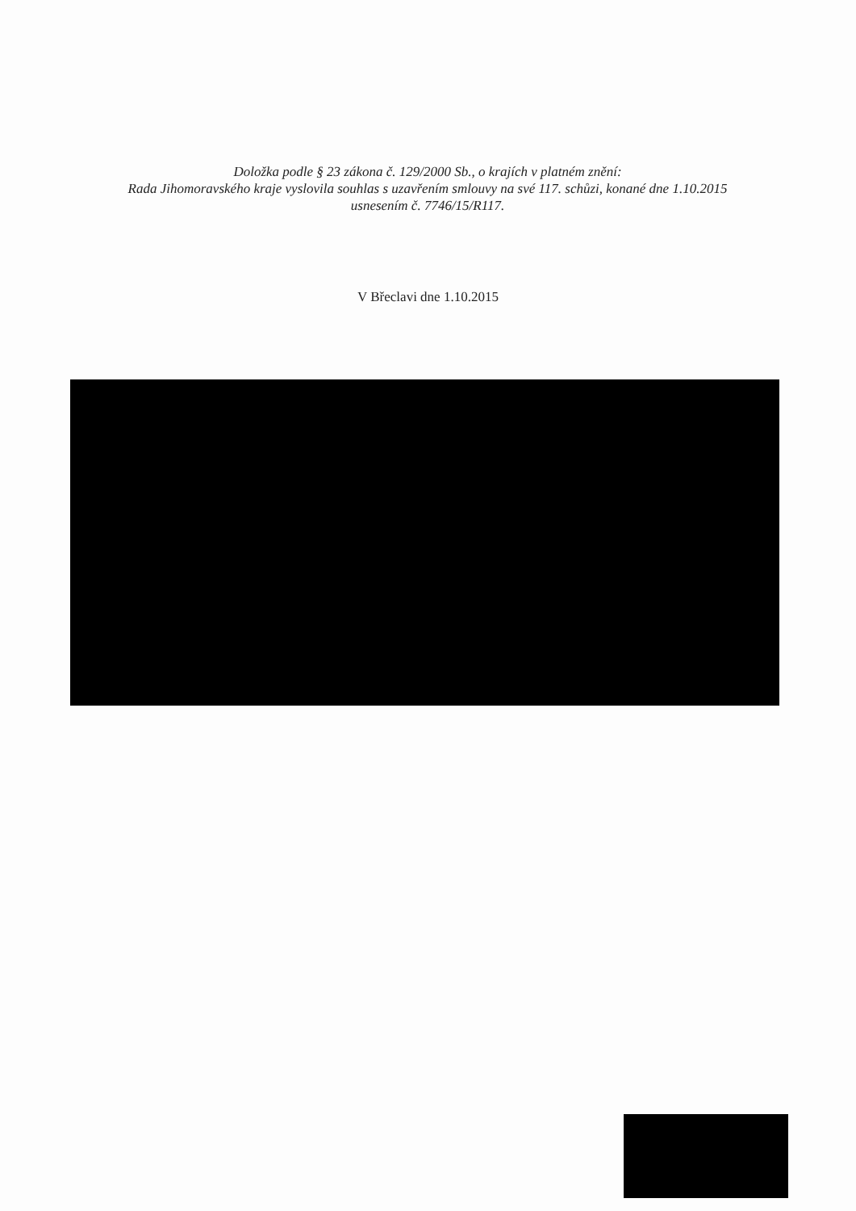Doložka podle § 23 zákona č. 129/2000 Sb., o krajích v platném znění:
Rada Jihomoravského kraje vyslovila souhlas s uzavřením smlouvy na své 117. schůzi, konané dne 1.10.2015 usnesením č. 7746/15/R117.
V Břeclavi dne 1.10.2015